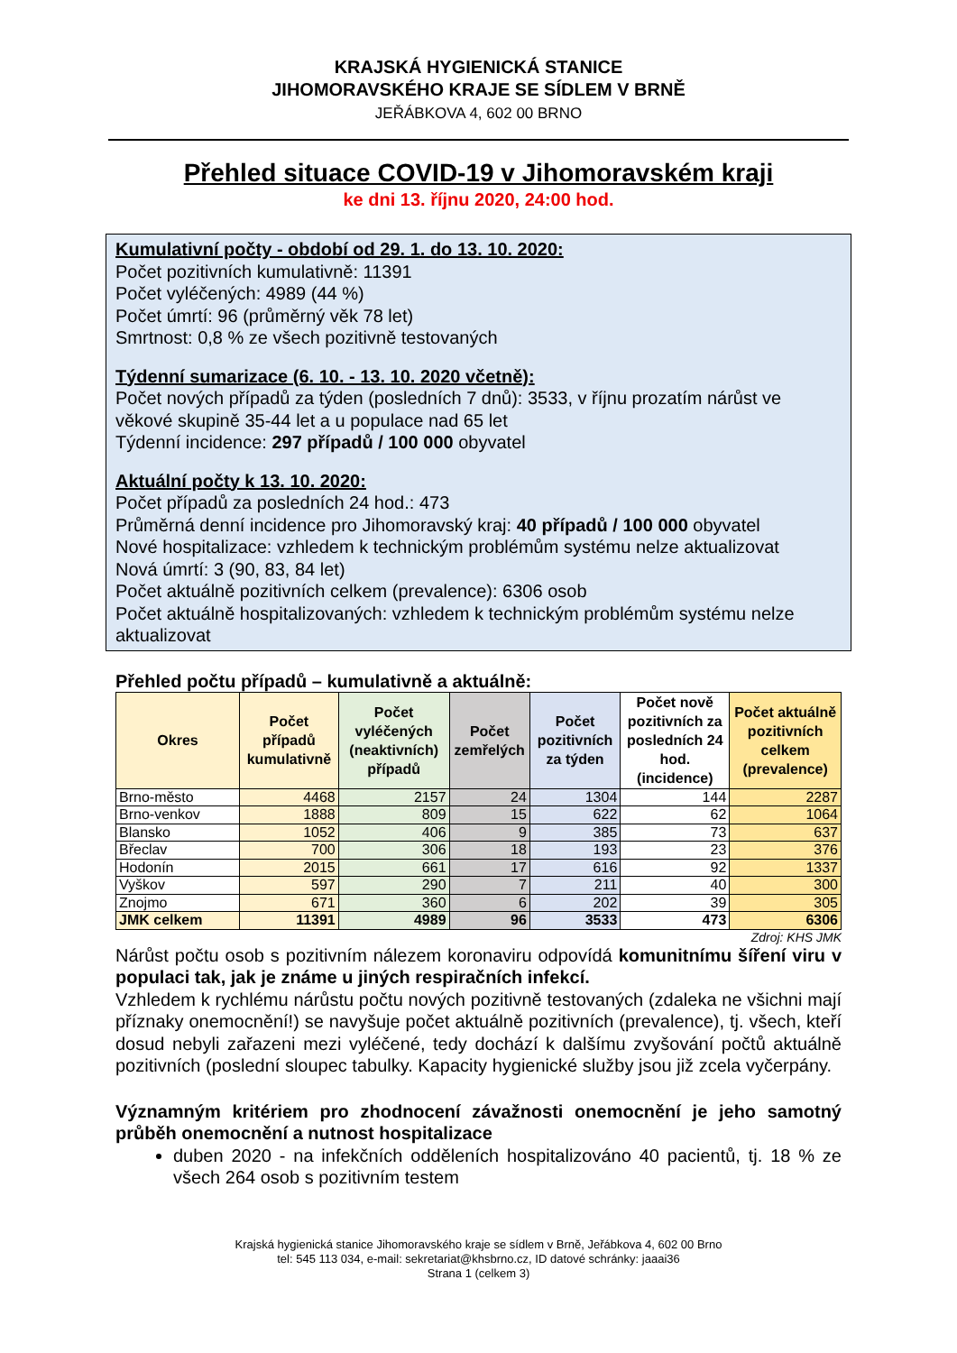KRAJSKÁ HYGIENICKÁ STANICE
JIHOMORAVSKÉHO KRAJE SE SÍDLEM V BRNĚ
JEŘÁBKOVA 4, 602 00 BRNO
Přehled situace COVID-19 v Jihomoravském kraji
ke dni 13. říjnu 2020, 24:00 hod.
Kumulativní počty - období od 29. 1. do 13. 10. 2020:
Počet pozitivních kumulativně: 11391
Počet vyléčených: 4989 (44 %)
Počet úmrtí: 96 (průměrný věk 78 let)
Smrtnost: 0,8 % ze všech pozitivně testovaných
Týdenní sumarizace (6. 10. - 13. 10. 2020 včetně):
Počet nových případů za týden (posledních 7 dnů): 3533, v říjnu prozatím nárůst ve věkové skupině 35-44 let a u populace nad 65 let
Týdenní incidence: 297 případů / 100 000 obyvatel
Aktuální počty k 13. 10. 2020:
Počet případů za posledních 24 hod.: 473
Průměrná denní incidence pro Jihomoravský kraj: 40 případů / 100 000 obyvatel
Nové hospitalizace: vzhledem k technickým problémům systému nelze aktualizovat
Nová úmrtí: 3 (90, 83, 84 let)
Počet aktuálně pozitivních celkem (prevalence): 6306 osob
Počet aktuálně hospitalizovaných: vzhledem k technickým problémům systému nelze aktualizovat
Přehled počtu případů – kumulativně a aktuálně:
| Okres | Počet případů kumulativně | Počet vyléčených (neaktivních) případů | Počet zemřelých | Počet pozitivních za týden | Počet nově pozitivních za posledních 24 hod. (incidence) | Počet aktuálně pozitivních celkem (prevalence) |
| --- | --- | --- | --- | --- | --- | --- |
| Brno-město | 4468 | 2157 | 24 | 1304 | 144 | 2287 |
| Brno-venkov | 1888 | 809 | 15 | 622 | 62 | 1064 |
| Blansko | 1052 | 406 | 9 | 385 | 73 | 637 |
| Břeclav | 700 | 306 | 18 | 193 | 23 | 376 |
| Hodonín | 2015 | 661 | 17 | 616 | 92 | 1337 |
| Vyškov | 597 | 290 | 7 | 211 | 40 | 300 |
| Znojmo | 671 | 360 | 6 | 202 | 39 | 305 |
| JMK celkem | 11391 | 4989 | 96 | 3533 | 473 | 6306 |
Zdroj: KHS JMK
Nárůst počtu osob s pozitivním nálezem koronaviru odpovídá komunitnímu šíření viru v populaci tak, jak je známe u jiných respiračních infekcí.
Vzhledem k rychlému nárůstu počtu nových pozitivně testovaných (zdaleka ne všichni mají příznaky onemocnění!) se navyšuje počet aktuálně pozitivních (prevalence), tj. všech, kteří dosud nebyli zařazeni mezi vyléčené, tedy dochází k dalšímu zvyšování počtů aktuálně pozitivních (poslední sloupec tabulky. Kapacity hygienické služby jsou již zcela vyčerpány.
Významným kritériem pro zhodnocení závažnosti onemocnění je jeho samotný průběh onemocnění a nutnost hospitalizace
duben 2020 - na infekčních odděleních hospitalizováno 40 pacientů, tj. 18 % ze všech 264 osob s pozitivním testem
Krajská hygienická stanice Jihomoravského kraje se sídlem v Brně, Jeřábkova 4, 602 00 Brno
tel: 545 113 034, e-mail: sekretariat@khsbrno.cz, ID datové schránky: jaaai36
Strana 1 (celkem 3)